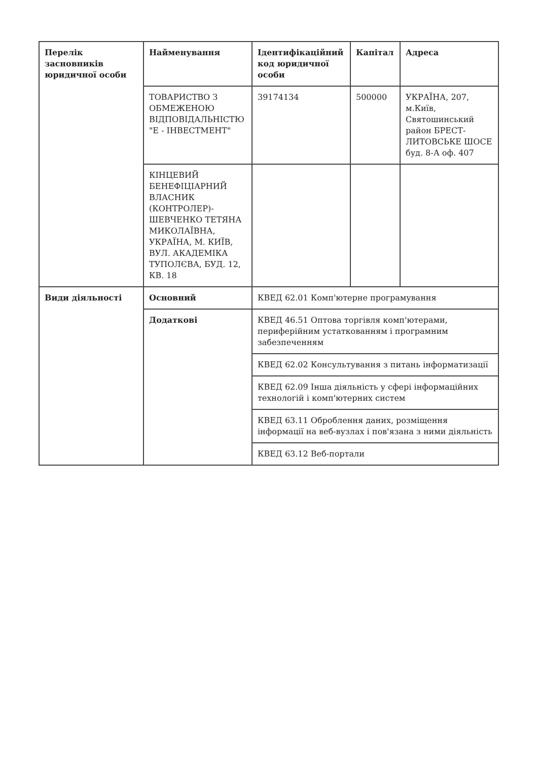| Перелік засновників юридичної особи | Найменування | Ідентифікаційний код юридичної особи | Капітал | Адреса |
| | ТОВАРИСТВО З ОБМЕЖЕНОЮ ВІДПОВІДАЛЬНІСТЮ "Е - ІНВЕСТМЕНТ" | 39174134 | 500000 | УКРАЇНА, 207, м.Київ, Святошинський район БРЕСТ-ЛИТОВСЬКЕ ШОСЕ буд. 8-А оф. 407 |
| | КІНЦЕВИЙ БЕНЕФІЦІАРНИЙ ВЛАСНИК (КОНТРОЛЕР)-ШЕВЧЕНКО ТЕТЯНА МИКОЛАЇВНА, УКРАЇНА, М. КИЇВ, ВУЛ. АКАДЕМІКА ТУПОЛЄВА, БУД. 12, КВ. 18 | | | |
| Види діяльності | Основний | КВЕД 62.01 Комп'ютерне програмування | | |
| | Додаткові | КВЕД 46.51 Оптова торгівля комп'ютерами, периферійним устаткованням і програмним забезпеченням | | |
| | | КВЕД 62.02 Консультування з питань інформатизації | | |
| | | КВЕД 62.09 Інша діяльність у сфері інформаційних технологій і комп'ютерних систем | | |
| | | КВЕД 63.11 Оброблення даних, розміщення інформації на веб-вузлах і пов'язана з ними діяльність | | |
| | | КВЕД 63.12 Веб-портали | | |